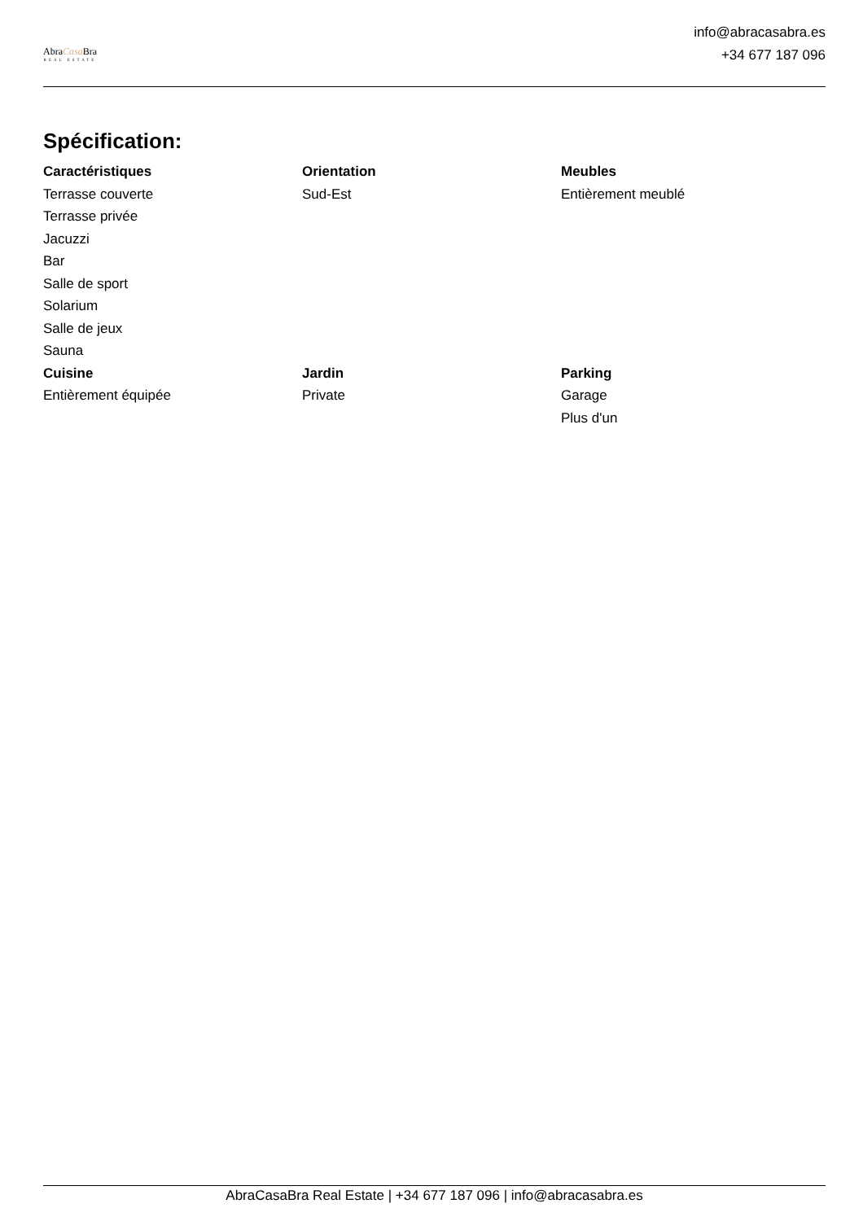AbraCasa Bra
REAL ESTATE
info@abracasabra.es
+34 677 187 096
Spécification:
Caractéristiques
Terrasse couverte
Terrasse privée
Jacuzzi
Bar
Salle de sport
Solarium
Salle de jeux
Sauna
Orientation
Sud-Est
Meubles
Entièrement meublé
Cuisine
Entièrement équipée
Jardin
Private
Parking
Garage
Plus d'un
AbraCasaBra Real Estate | +34 677 187 096 | info@abracasabra.es